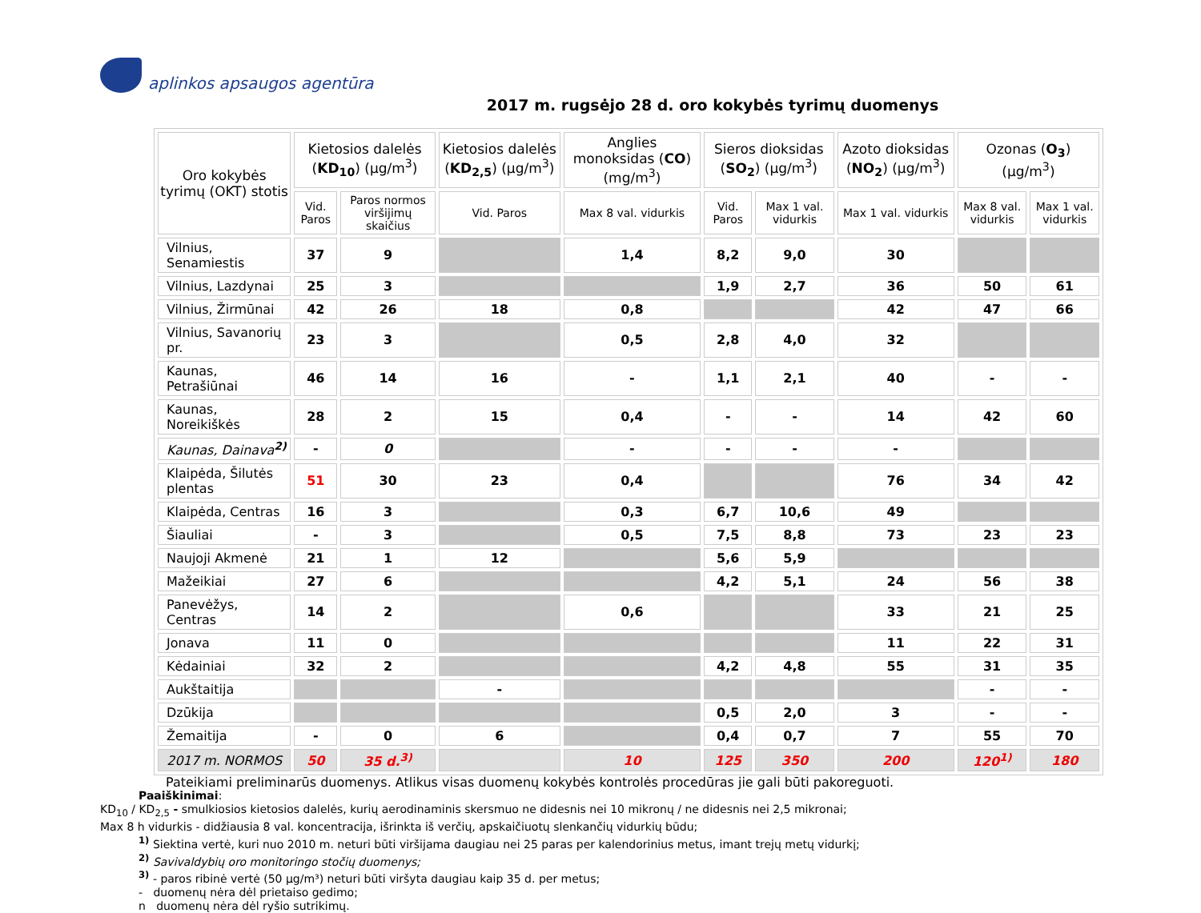aplinkos apsaugos agentūra
2017 m. rugsėjo 28 d. oro kokybės tyrimų duomenys
| Oro kokybės tyrimų (OKT) stotis | Kietosios dalelės ( KD<sub>10</sub> ) (µg/m<sup>3</sup>) | | Kietosios dalelės ( KD<sub>2,5</sub> ) (µg/m<sup>3</sup>) | Anglies monoksidas ( CO ) (mg/m<sup>3</sup>) | Sieros dioksidas ( SO<sub>2</sub> ) (µg/m<sup>3</sup>) | | Azoto dioksidas ( NO<sub>2</sub> ) (µg/m<sup>3</sup>) | Ozonas ( O<sub>3</sub> ) (µg/m<sup>3</sup>) | |
| --- | --- | --- | --- | --- | --- | --- | --- | --- | --- |
| | Vid. Paros | Paros normos viršijimų skaičius | Vid. Paros | Max 8 val. vidurkis | Vid. Paros | Max 1 val. vidurkis | Max 1 val. vidurkis | Max 8 val. vidurkis | Max 1 val. vidurkis |
| Vilnius, Senamiestis | 37 | 9 | | 1,4 | 8,2 | 9,0 | 30 | | |
| Vilnius, Lazdynai | 25 | 3 | | | 1,9 | 2,7 | 36 | 50 | 61 |
| Vilnius, Žirmūnai | 42 | 26 | 18 | 0,8 | | | 42 | 47 | 66 |
| Vilnius, Savanorių pr. | 23 | 3 | | 0,5 | 2,8 | 4,0 | 32 | | |
| Kaunas, Petrašiūnai | 46 | 14 | 16 | - | 1,1 | 2,1 | 40 | - | - |
| Kaunas, Noreikiškės | 28 | 2 | 15 | 0,4 | - | - | 14 | 42 | 60 |
| Kaunas, Dainava<sup>2)</sup> | - | 0 | | - | - | - | - | | |
| Klaipėda, Šilutės plentas | 51 | 30 | 23 | 0,4 | | | 76 | 34 | 42 |
| Klaipėda, Centras | 16 | 3 | | 0,3 | 6,7 | 10,6 | 49 | | |
| Šiauliai | - | 3 | | 0,5 | 7,5 | 8,8 | 73 | 23 | 23 |
| Naujoji Akmenė | 21 | 1 | 12 | | 5,6 | 5,9 | | | |
| Mažeikiai | 27 | 6 | | | 4,2 | 5,1 | 24 | 56 | 38 |
| Panevėžys, Centras | 14 | 2 | | 0,6 | | | 33 | 21 | 25 |
| Jonava | 11 | 0 | | | | | 11 | 22 | 31 |
| Kėdainiai | 32 | 2 | | | 4,2 | 4,8 | 55 | 31 | 35 |
| Aukštaitija | | | - | | | | | - | - |
| Dzūkija | | | | | 0,5 | 2,0 | 3 | - | - |
| Žemaitija | - | 0 | 6 | | 0,4 | 0,7 | 7 | 55 | 70 |
| 2017 m. NORMOS | 50 | 35 d.<sup>3)</sup> | | 10 | 125 | 350 | 200 | 120<sup>1)</sup> | 180 |
Pateikiami preliminarūs duomenys. Atlikus visas duomenų kokybės kontrolės procedūras jie gali būti pakoreguoti.
Paaiškinimai:
KD<sub>10</sub> / KD<sub>2,5</sub> - smulkiosios kietosios dalelės, kurių aerodinaminis skersmuo ne didesnis nei 10 mikronų / ne didesnis nei 2,5 mikronai;
Max 8 h vidurkis - didžiausia 8 val. koncentracija, išrinkta iš verčių, apskaičiuotų slenkančių vidurkių būdu;
<sup>1)</sup> Siektina vertė, kuri nuo 2010 m. neturi būti viršijama daugiau nei 25 paras per kalendorinius metus, imant trejų metų vidurkį;
<sup>2)</sup> Savivaldybių oro monitoringo stočių duomenys;
<sup>3)</sup> - paros ribinė vertė (50 µg/m³) neturi būti viršyta daugiau kaip 35 d. per metus;
- duomenų nėra dėl prietaiso gedimo;
n duomenų nėra dėl ryšio sutrikimų.